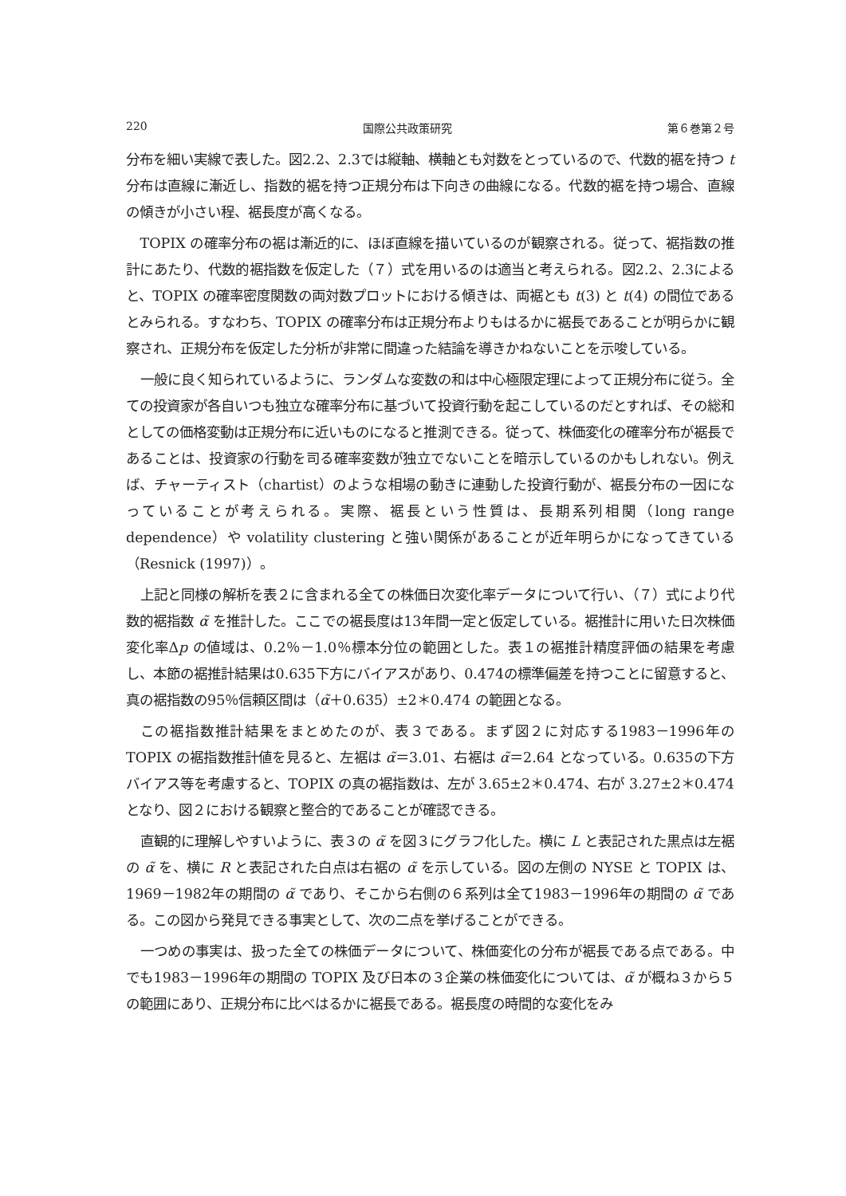220 国際公共政策研究 第６巻第２号
分布を細い実線で表した。図2.2、2.3では縦軸、横軸とも対数をとっているので、代数的裾を持つ t 分布は直線に漸近し、指数的裾を持つ正規分布は下向きの曲線になる。代数的裾を持つ場合、直線の傾きが小さい程、裾長度が高くなる。
TOPIX の確率分布の裾は漸近的に、ほぼ直線を描いているのが観察される。従って、裾指数の推計にあたり、代数的裾指数を仮定した（７）式を用いるのは適当と考えられる。図2.2、2.3によると、TOPIX の確率密度関数の両対数プロットにおける傾きは、両裾とも t(3) と t(4) の間位であるとみられる。すなわち、TOPIX の確率分布は正規分布よりもはるかに裾長であることが明らかに観察され、正規分布を仮定した分析が非常に間違った結論を導きかねないことを示唆している。
一般に良く知られているように、ランダムな変数の和は中心極限定理によって正規分布に従う。全ての投資家が各自いつも独立な確率分布に基づいて投資行動を起こしているのだとすれば、その総和としての価格変動は正規分布に近いものになると推測できる。従って、株価変化の確率分布が裾長であることは、投資家の行動を司る確率変数が独立でないことを暗示しているのかもしれない。例えば、チャーティスト（chartist）のような相場の動きに連動した投資行動が、裾長分布の一因になっていることが考えられる。実際、裾長という性質は、長期系列相関（long range dependence）や volatility clustering と強い関係があることが近年明らかになってきている（Resnick (1997)）。
上記と同様の解析を表２に含まれる全ての株価日次変化率データについて行い、（７）式により代数的裾指数 α̃ を推計した。ここでの裾長度は13年間一定と仮定している。裾推計に用いた日次株価変化率Δp の値域は、0.2％－1.0％標本分位の範囲とした。表１の裾推計精度評価の結果を考慮し、本節の裾推計結果は0.635下方にバイアスがあり、0.474の標準偏差を持つことに留意すると、真の裾指数の95％信頼区間は（α̃＋0.635）±2＊0.474 の範囲となる。
この裾指数推計結果をまとめたのが、表３である。まず図２に対応する1983－1996年の TOPIX の裾指数推計値を見ると、左裾は α̃＝3.01、右裾は α̃＝2.64 となっている。0.635の下方バイアス等を考慮すると、TOPIX の真の裾指数は、左が 3.65±2＊0.474、右が 3.27±2＊0.474 となり、図２における観察と整合的であることが確認できる。
直観的に理解しやすいように、表３の α̃ を図３にグラフ化した。横に L と表記された黒点は左裾の α̃ を、横に R と表記された白点は右裾の α̃ を示している。図の左側の NYSE と TOPIX は、1969－1982年の期間の α̃ であり、そこから右側の６系列は全て1983－1996年の期間の α̃ である。この図から発見できる事実として、次の二点を挙げることができる。
一つめの事実は、扱った全ての株価データについて、株価変化の分布が裾長である点である。中でも1983－1996年の期間の TOPIX 及び日本の３企業の株価変化については、α̃ が概ね３から５の範囲にあり、正規分布に比べはるかに裾長である。裾長度の時間的な変化をみ